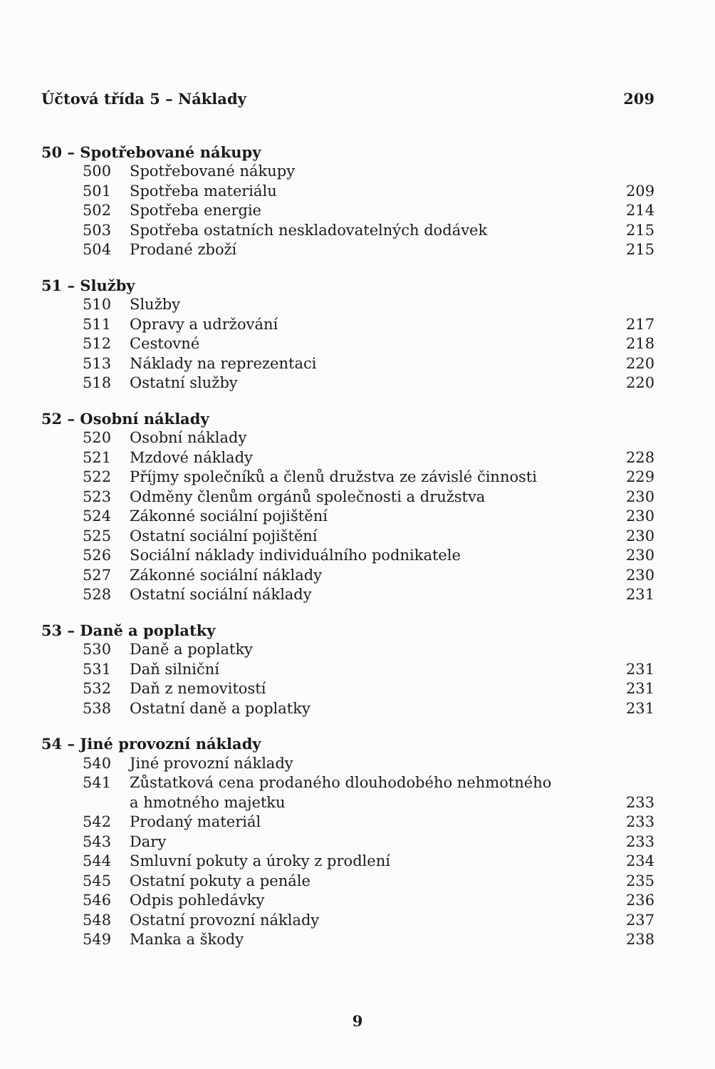| Účtová třída 5 – Náklady | | 209 |
| 50 – Spotřebované nákupy | | |
| 500 | Spotřebované nákupy | |
| 501 | Spotřeba materiálu | 209 |
| 502 | Spotřeba energie | 214 |
| 503 | Spotřeba ostatních neskladovatelných dodávek | 215 |
| 504 | Prodané zboží | 215 |
| 51 – Služby | | |
| 510 | Služby | |
| 511 | Opravy a udržování | 217 |
| 512 | Cestovné | 218 |
| 513 | Náklady na reprezentaci | 220 |
| 518 | Ostatní služby | 220 |
| 52 – Osobní náklady | | |
| 520 | Osobní náklady | |
| 521 | Mzdové náklady | 228 |
| 522 | Příjmy společníků a členů družstva ze závislé činnosti | 229 |
| 523 | Odměny členům orgánů společnosti a družstva | 230 |
| 524 | Zákonné sociální pojištění | 230 |
| 525 | Ostatní sociální pojištění | 230 |
| 526 | Sociální náklady individuálního podnikatele | 230 |
| 527 | Zákonné sociální náklady | 230 |
| 528 | Ostatní sociální náklady | 231 |
| 53 – Daně a poplatky | | |
| 530 | Daně a poplatky | |
| 531 | Daň silniční | 231 |
| 532 | Daň z nemovitostí | 231 |
| 538 | Ostatní daně a poplatky | 231 |
| 54 – Jiné provozní náklady | | |
| 540 | Jiné provozní náklady | |
| 541 | Zůstatková cena prodaného dlouhodobého nehmotného a hmotného majetku | 233 |
| 542 | Prodaný materiál | 233 |
| 543 | Dary | 233 |
| 544 | Smluvní pokuty a úroky z prodlení | 234 |
| 545 | Ostatní pokuty a penále | 235 |
| 546 | Odpis pohledávky | 236 |
| 548 | Ostatní provozní náklady | 237 |
| 549 | Manka a škody | 238 |
9